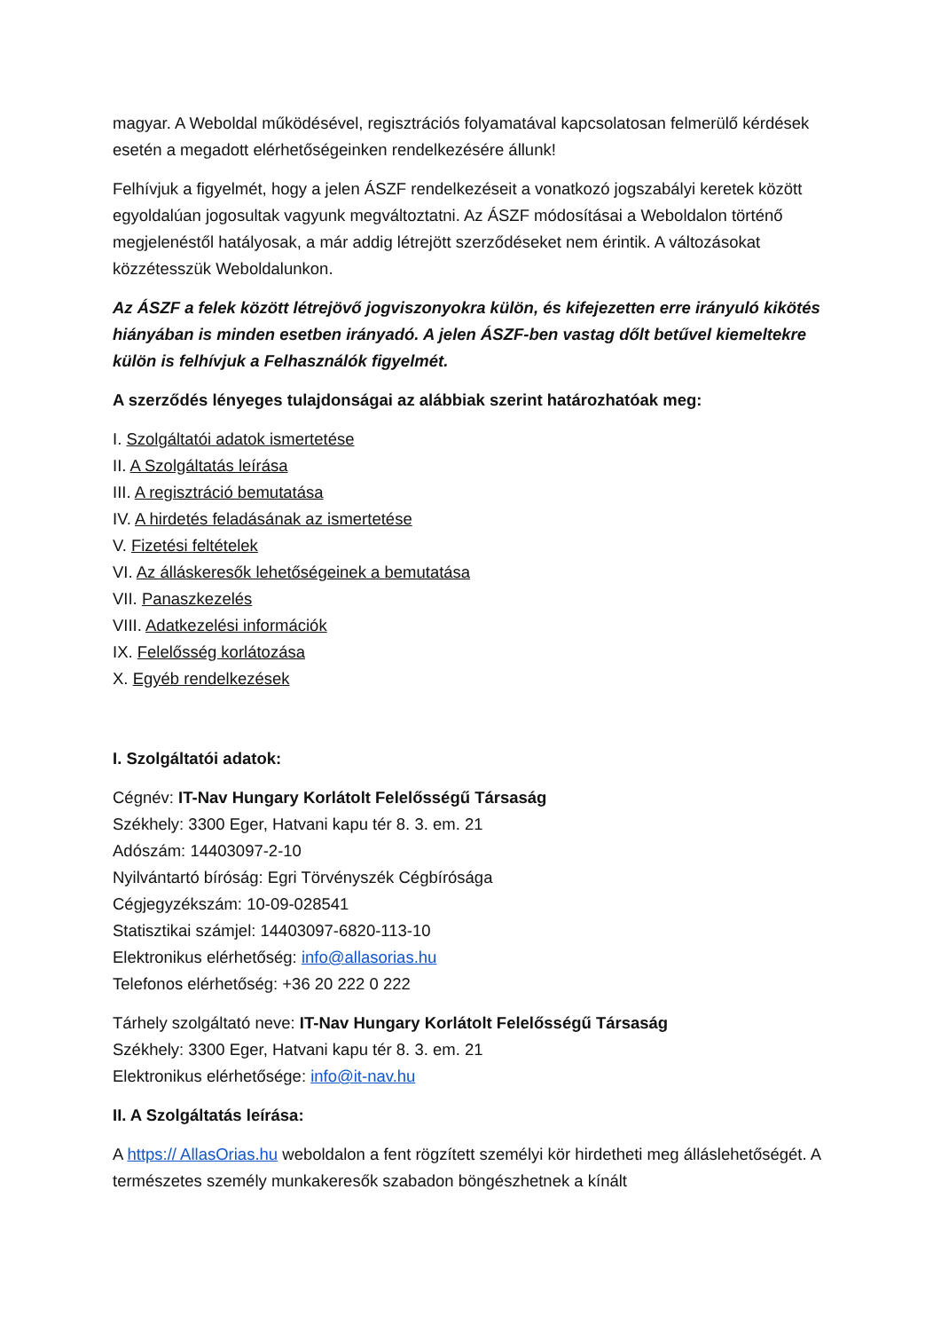magyar. A Weboldal működésével, regisztrációs folyamatával kapcsolatosan felmerülő kérdések esetén a megadott elérhetőségeinken rendelkezésére állunk!
Felhívjuk a figyelmét, hogy a jelen ÁSZF rendelkezéseit a vonatkozó jogszabályi keretek között egyoldalúan jogosultak vagyunk megváltoztatni. Az ÁSZF módosításai a Weboldalon történő megjelenéstől hatályosak, a már addig létrejött szerződéseket nem érintik. A változásokat közzétesszük Weboldalunkon.
Az ÁSZF a felek között létrejövő jogviszonyokra külön, és kifejezetten erre irányuló kikötés hiányában is minden esetben irányadó. A jelen ÁSZF-ben vastag dőlt betűvel kiemeltekre külön is felhívjuk a Felhasználók figyelmét.
A szerződés lényeges tulajdonságai az alábbiak szerint határozhatóak meg:
I. Szolgáltatói adatok ismertetése
II. A Szolgáltatás leírása
III. A regisztráció bemutatása
IV. A hirdetés feladásának az ismertetése
V. Fizetési feltételek
VI. Az álláskeresők lehetőségeinek a bemutatása
VII. Panaszkezelés
VIII. Adatkezelési információk
IX. Felelősség korlátozása
X. Egyéb rendelkezések
I. Szolgáltatói adatok:
Cégnév: IT-Nav Hungary Korlátolt Felelősségű Társaság
Székhely: 3300 Eger, Hatvani kapu tér 8. 3. em. 21
Adószám: 14403097-2-10
Nyilvántartó bíróság: Egri Törvényszék Cégbírósága
Cégjegyzékszám: 10-09-028541
Statisztikai számjel: 14403097-6820-113-10
Elektronikus elérhetőség: info@allasorias.hu
Telefonos elérhetőség: +36 20 222 0 222
Tárhely szolgáltató neve: IT-Nav Hungary Korlátolt Felelősségű Társaság
Székhely: 3300 Eger, Hatvani kapu tér 8. 3. em. 21
Elektronikus elérhetősége: info@it-nav.hu
II. A Szolgáltatás leírása:
A https:// AllasOrias.hu weboldalon a fent rögzített személyi kör hirdetheti meg álláslehetőségét. A természetes személy munkakeresők szabadon böngészhetnek a kínált